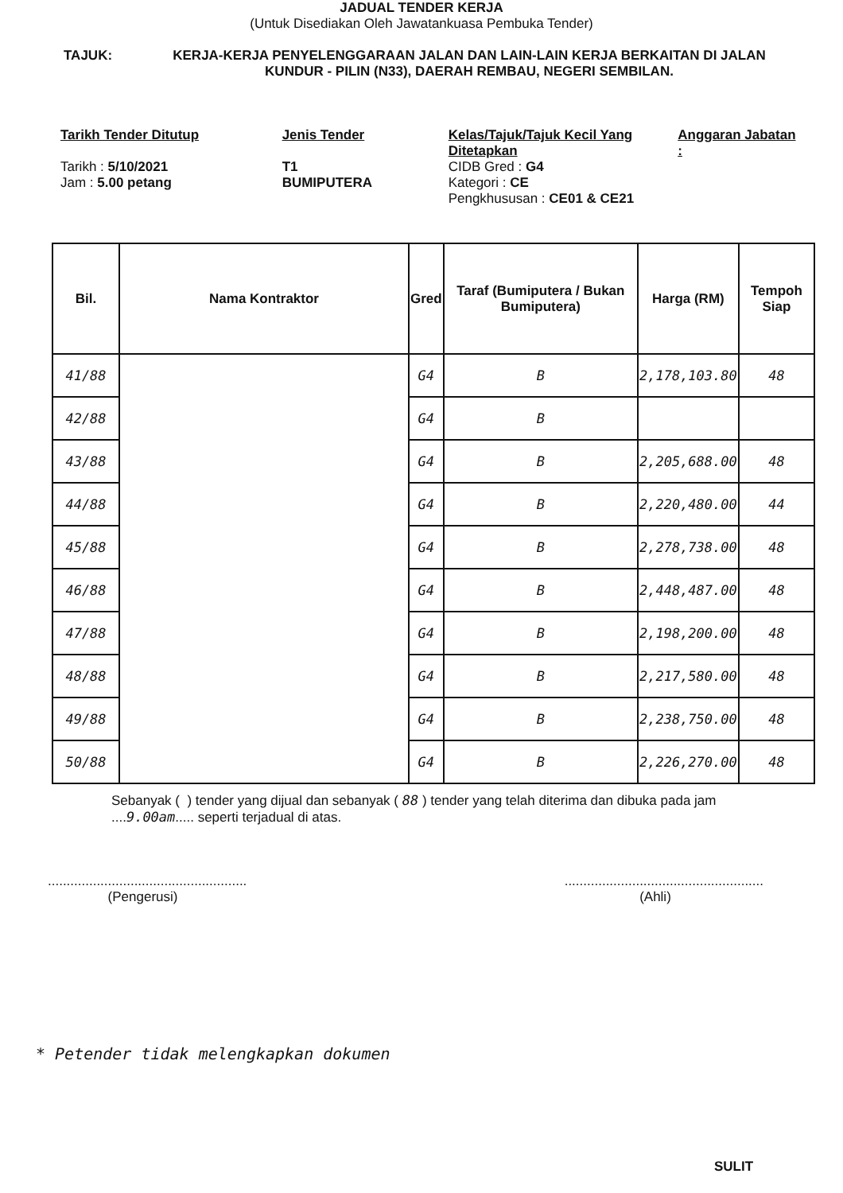JADUAL TENDER KERJA
(Untuk Disediakan Oleh Jawatankuasa Pembuka Tender)
TAJUK: KERJA-KERJA PENYELENGGARAAN JALAN DAN LAIN-LAIN KERJA BERKAITAN DI JALAN KUNDUR - PILIN (N33), DAERAH REMBAU, NEGERI SEMBILAN.
Tarikh Tender Ditutup
Tarikh : 5/10/2021
Jam : 5.00 petang
Jenis Tender
T1
BUMIPUTERA
Kelas/Tajuk/Tajuk Kecil Yang Ditetapkan
CIDB Gred : G4
Kategori : CE
Pengkhususan : CE01 & CE21
Anggaran Jabatan :
| Bil. | Nama Kontraktor | Gred | Taraf (Bumiputera / Bukan Bumiputera) | Harga (RM) | Tempoh Siap |
| --- | --- | --- | --- | --- | --- |
| 41/88 | | G4 | B | 2,178,103.80 | 48 |
| 42/88 | | G4 | B | | |
| 43/88 | | G4 | B | 2,205,688.00 | 48 |
| 44/88 | | G4 | B | 2,220,480.00 | 44 |
| 45/88 | | G4 | B | 2,278,738.00 | 48 |
| 46/88 | | G4 | B | 2,448,487.00 | 48 |
| 47/88 | | G4 | B | 2,198,200.00 | 48 |
| 48/88 | | G4 | B | 2,217,580.00 | 48 |
| 49/88 | | G4 | B | 2,238,750.00 | 48 |
| 50/88 | | G4 | B | 2,226,270.00 | 48 |
Sebanyak ( ) tender yang dijual dan sebanyak ( 88 ) tender yang telah diterima dan dibuka pada jam ....9.00am..... seperti terjadual di atas.
.....................................................
(Pengerusi)
.....................................................
(Ahli)
* Petender tidak melengkapkan dokumen
SULIT